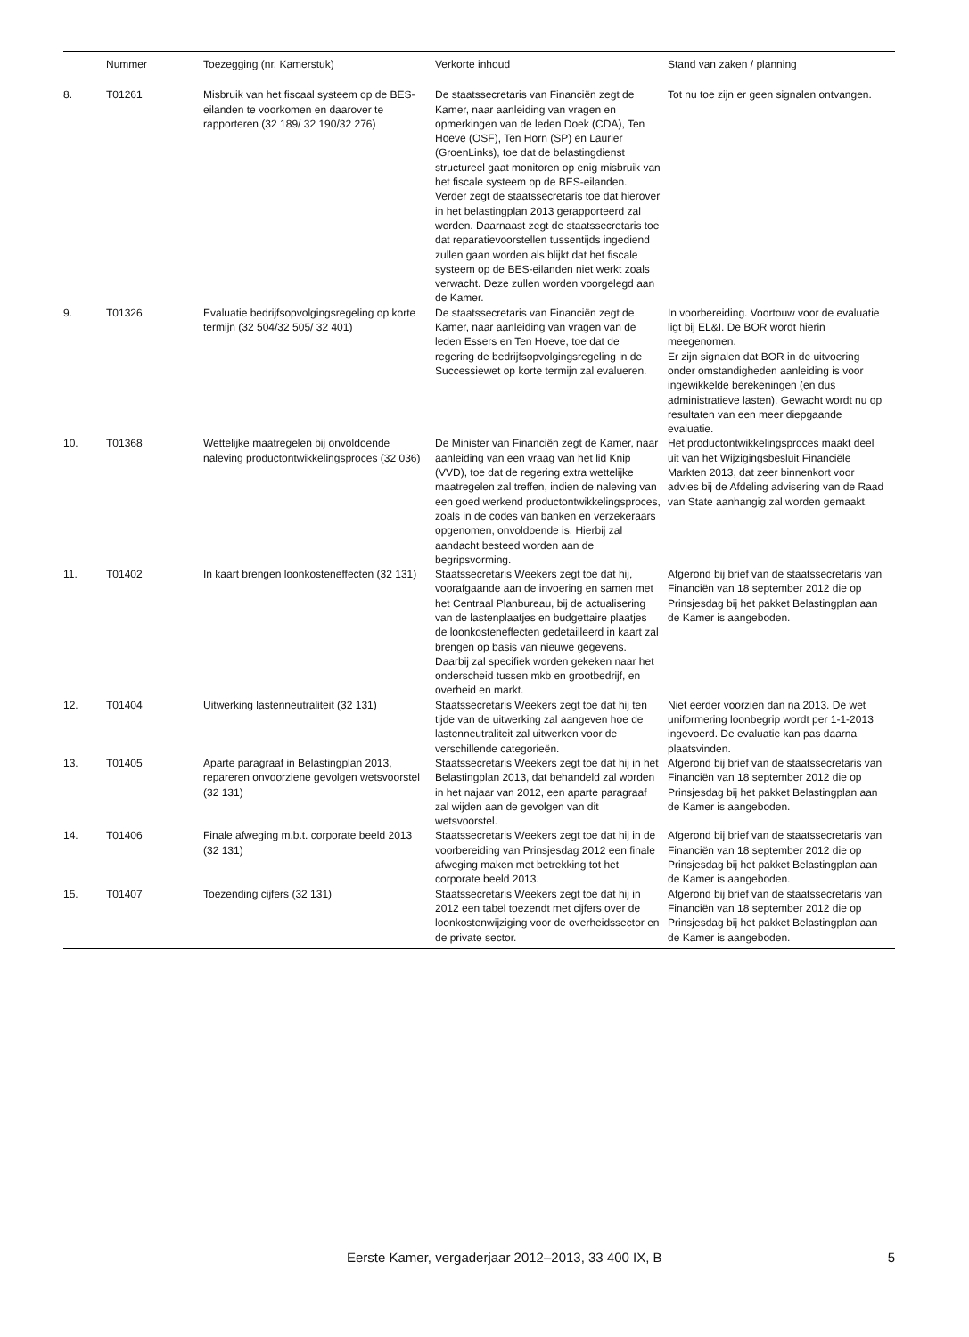| | Nummer | Toezegging (nr. Kamerstuk) | Verkorte inhoud | Stand van zaken / planning |
| --- | --- | --- | --- | --- |
| 8. | T01261 | Misbruik van het fiscaal systeem op de BES-eilanden te voorkomen en daarover te rapporteren (32 189/ 32 190/32 276) | De staatssecretaris van Financiën zegt de Kamer, naar aanleiding van vragen en opmerkingen van de leden Doek (CDA), Ten Hoeve (OSF), Ten Horn (SP) en Laurier (GroenLinks), toe dat de belastingdienst structureel gaat monitoren op enig misbruik van het fiscale systeem op de BES-eilanden. Verder zegt de staatssecretaris toe dat hierover in het belastingplan 2013 gerapporteerd zal worden. Daarnaast zegt de staatssecretaris toe dat reparatievoorstellen tussentijds ingediend zullen gaan worden als blijkt dat het fiscale systeem op de BES-eilanden niet werkt zoals verwacht. Deze zullen worden voorgelegd aan de Kamer. | Tot nu toe zijn er geen signalen ontvangen. |
| 9. | T01326 | Evaluatie bedrijfsopvolgingsregeling op korte termijn (32 504/32 505/ 32 401) | De staatssecretaris van Financiën zegt de Kamer, naar aanleiding van vragen van de leden Essers en Ten Hoeve, toe dat de regering de bedrijfsopvolgingsregeling in de Successiewet op korte termijn zal evalueren. | In voorbereiding. Voortouw voor de evaluatie ligt bij EL&I. De BOR wordt hierin meegenomen. Er zijn signalen dat BOR in de uitvoering onder omstandigheden aanleiding is voor ingewikkelde berekeningen (en dus administratieve lasten). Gewacht wordt nu op resultaten van een meer diepgaande evaluatie. |
| 10. | T01368 | Wettelijke maatregelen bij onvoldoende naleving productontwikkelingsproces (32 036) | De Minister van Financiën zegt de Kamer, naar aanleiding van een vraag van het lid Knip (VVD), toe dat de regering extra wettelijke maatregelen zal treffen, indien de naleving van een goed werkend productontwikkelingsproces, zoals in de codes van banken en verzekeraars opgenomen, onvoldoende is. Hierbij zal aandacht besteed worden aan de begripsvorming. | Het productontwikkelingsproces maakt deel uit van het Wijzigingsbesluit Financiële Markten 2013, dat zeer binnenkort voor advies bij de Afdeling advisering van de Raad van State aanhangig zal worden gemaakt. |
| 11. | T01402 | In kaart brengen loonkosteneffecten (32 131) | Staatssecretaris Weekers zegt toe dat hij, voorafgaande aan de invoering en samen met het Centraal Planbureau, bij de actualisering van de lastenplaatjes en budgettaire plaatjes de loonkosteneffecten gedetailleerd in kaart zal brengen op basis van nieuwe gegevens. Daarbij zal specifiek worden gekeken naar het onderscheid tussen mkb en grootbedrijf, en overheid en markt. | Afgerond bij brief van de staatssecretaris van Financiën van 18 september 2012 die op Prinsjesdag bij het pakket Belastingplan aan de Kamer is aangeboden. |
| 12. | T01404 | Uitwerking lastenneutraliteit (32 131) | Staatssecretaris Weekers zegt toe dat hij ten tijde van de uitwerking zal aangeven hoe de lastenneutraliteit zal uitwerken voor de verschillende categorieën. | Niet eerder voorzien dan na 2013. De wet uniformering loonbegrip wordt per 1-1-2013 ingevoerd. De evaluatie kan pas daarna plaatsvinden. |
| 13. | T01405 | Aparte paragraaf in Belastingplan 2013, repareren onvoorziene gevolgen wetsvoorstel (32 131) | Staatssecretaris Weekers zegt toe dat hij in het Belastingplan 2013, dat behandeld zal worden in het najaar van 2012, een aparte paragraaf zal wijden aan de gevolgen van dit wetsvoorstel. | Afgerond bij brief van de staatssecretaris van Financiën van 18 september 2012 die op Prinsjesdag bij het pakket Belastingplan aan de Kamer is aangeboden. |
| 14. | T01406 | Finale afweging m.b.t. corporate beeld 2013 (32 131) | Staatssecretaris Weekers zegt toe dat hij in de voorbereiding van Prinsjesdag 2012 een finale afweging maken met betrekking tot het corporate beeld 2013. | Afgerond bij brief van de staatssecretaris van Financiën van 18 september 2012 die op Prinsjesdag bij het pakket Belastingplan aan de Kamer is aangeboden. |
| 15. | T01407 | Toezending cijfers (32 131) | Staatssecretaris Weekers zegt toe dat hij in 2012 een tabel toezendt met cijfers over de loonkostenwijziging voor de overheidssector en de private sector. | Afgerond bij brief van de staatssecretaris van Financiën van 18 september 2012 die op Prinsjesdag bij het pakket Belastingplan aan de Kamer is aangeboden. |
Eerste Kamer, vergaderjaar 2012–2013, 33 400 IX, B 5